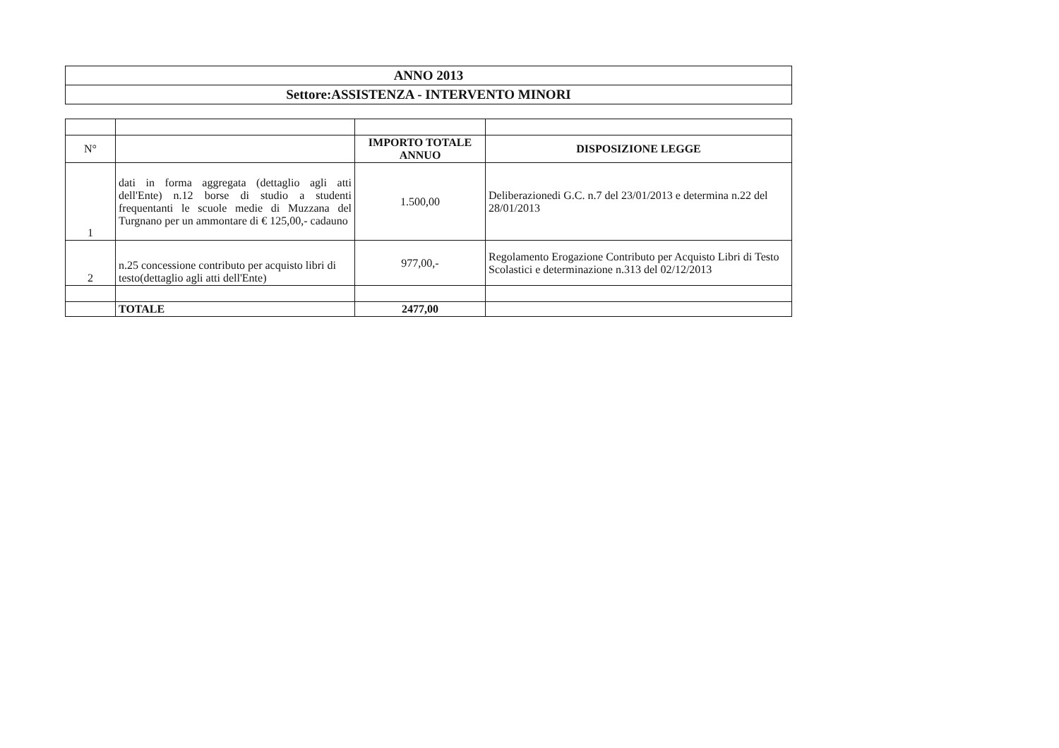| ANNO 2013 |
| --- |
| Settore:ASSISTENZA - INTERVENTO MINORI |
| N° | | IMPORTO TOTALE ANNUO | DISPOSIZIONE LEGGE |
| --- | --- | --- | --- |
| 1 | dati in forma aggregata (dettaglio agli atti dell'Ente) n.12 borse di studio a studenti frequentanti le scuole medie di Muzzana del Turgnano per un ammontare di € 125,00,- cadauno | 1.500,00 | Deliberazionedi G.C. n.7 del 23/01/2013 e determina n.22 del 28/01/2013 |
| 2 | n.25 concessione contributo per acquisto libri di testo(dettaglio agli atti dell'Ente) | 977,00,- | Regolamento Erogazione Contributo per Acquisto Libri di Testo Scolastici e determinazione n.313 del 02/12/2013 |
| | TOTALE | 2477,00 | |